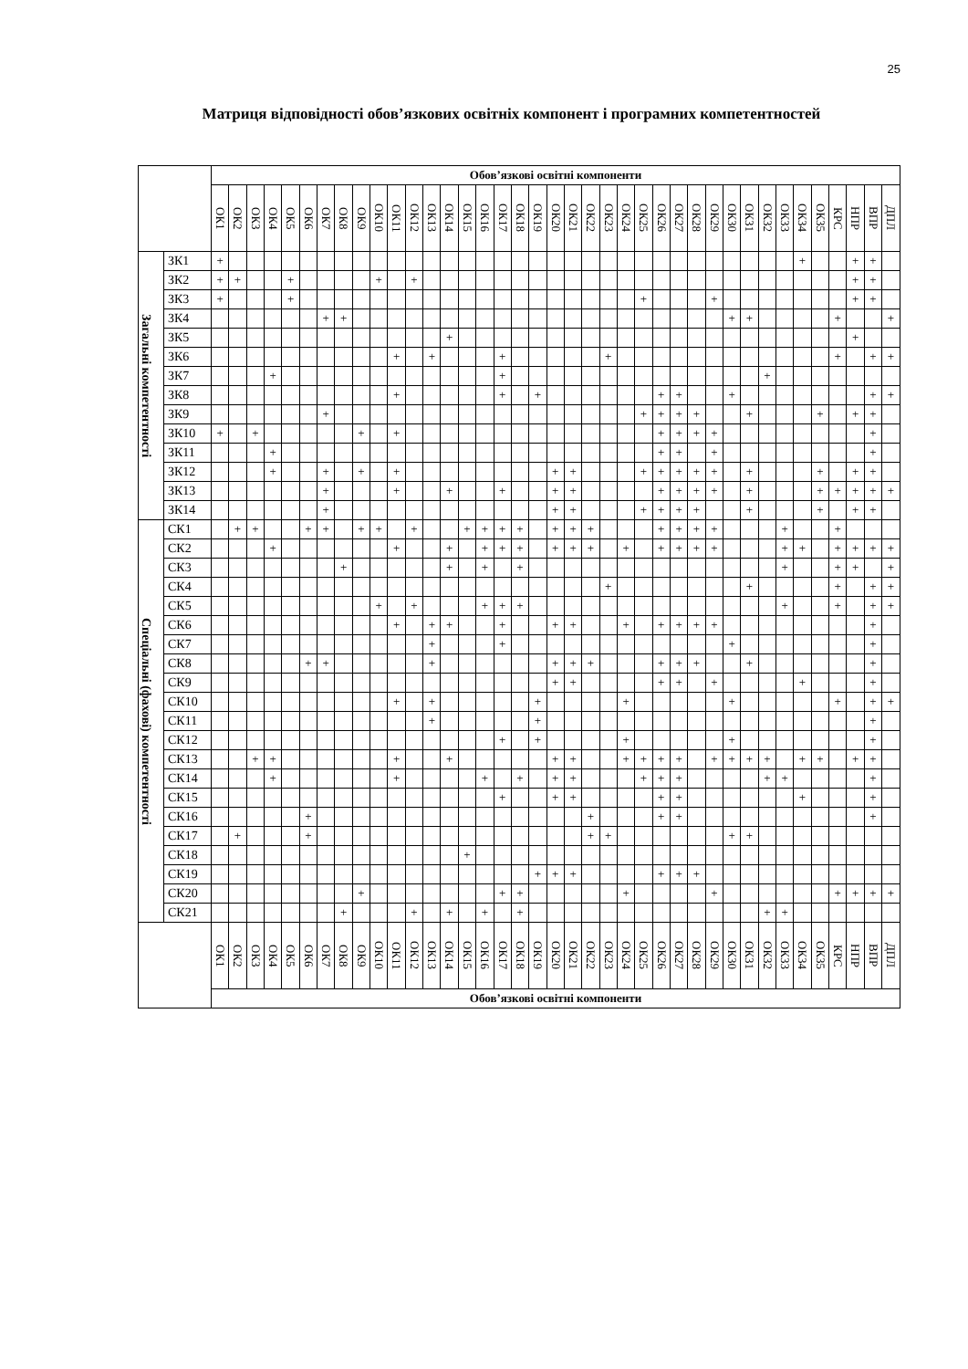25
Матриця відповідності обов’язкових освітніх компонент і програмних компетентностей
| | | Обов’язкові освітні компоненти | | | | | | | | | | | | | | | | | | | | | | | | | | | | | | | | | | | | | | |
| --- | --- | --- | --- | --- | --- | --- | --- | --- | --- | --- | --- | --- | --- | --- | --- | --- | --- | --- | --- | --- | --- | --- | --- | --- | --- | --- | --- | --- | --- | --- | --- | --- | --- | --- | --- | --- | --- | --- | --- | --- |
| | | ОК1 | ОК2 | ОК3 | ОК4 | ОК5 | ОК6 | ОК7 | ОК8 | ОК9 | ОК10 | ОК11 | ОК12 | ОК13 | ОК14 | ОК15 | ОК16 | ОК17 | ОК18 | ОК19 | ОК20 | ОК21 | ОК22 | ОК23 | ОК24 | ОК25 | ОК26 | ОК27 | ОК28 | ОК29 | ОК30 | ОК31 | ОК32 | ОК33 | ОК34 | ОК35 | КРС | НПР | ВПР | ДПЛ |
| Загальні компетентності | ЗК1 | + | | | | | | | | | | | | | | | | | | | | | | | | | | | | | | | | | + | | | + | + | |
| | ЗК2 | + | + | | | + | | | | | + | | + | | | | | | | | | | | | | | | | | | | | | | | | | + | + | |
| | ЗК3 | + | | | | + | | | | | | | | | | | | | | | | | | | | + | | | | + | | | | | | | | + | + | |
| | ЗК4 | | | | | | | + | + | | | | | | | | | | | | | | | | | | | | | | + | + | | | | | + | | | + |
| | ЗК5 | | | | | | | | | | | | | | + | | | | | | | | | | | | | | | | | | | | | | | + | | |
| | ЗК6 | | | | | | | | | | | + | | + | | | | + | | | | | | + | | | | | | | | | | | | | + | | + | + |
| | ЗК7 | | | | + | | | | | | | | | | | | | + | | | | | | | | | | | | | | | + | | | | | | | |
| | ЗК8 | | | | | | | | | | | + | | | | | | + | | + | | | | | | | + | + | | | + | | | | | | | | + | + |
| | ЗК9 | | | | | | | + | | | | | | | | | | | | | | | | | | + | + | + | + | | | + | | | | + | | + | + | |
| | ЗК10 | + | | + | | | | | | + | | + | | | | | | | | | | | | | | | + | + | + | + | | | | | | | | | + | |
| | ЗК11 | | | | + | | | | | | | | | | | | | | | | | | | | | | + | + | | + | | | | | | | | | + | |
| | ЗК12 | | | | + | | | + | | + | | + | | | | | | | | | + | + | | | | + | + | + | + | + | | + | | | | + | | + | + | |
| | ЗК13 | | | | | | | + | | | | + | | | + | | | + | | | + | + | | | | | + | + | + | + | | + | | | | + | + | + | + | + |
| | ЗК14 | | | | | | | + | | | | | | | | | | | | | + | + | | | | + | + | + | + | | | + | | | | + | | + | + | |
| Спеціальні (фахові) компетентності | СК1 | | + | + | | | + | + | | + | + | | + | | | + | + | + | + | | + | + | + | | | | + | + | + | + | | | | + | | | + | | | |
| | СК2 | | | | + | | | | | | | + | | | + | | + | + | + | | + | + | + | | + | | + | + | + | + | | | | + | + | | + | + | + | + |
| | СК3 | | | | | | | | + | | | | | | + | | + | | + | | | | | | | | | | | | | | | + | | | + | + | | + |
| | СК4 | | | | | | | | | | | | | | | | | | | | | | | + | | | | | | | | + | | | | | + | | + | + |
| | СК5 | | | | | | | | | | + | | + | | | | + | + | + | | | | | | | | | | | | | | | + | | | + | | + | + |
| | СК6 | | | | | | | | | | | + | | + | + | | | + | | | + | + | | | + | | + | + | + | + | | | | | | | | | + | |
| | СК7 | | | | | | | | | | | | | + | | | | + | | | | | | | | | | | | | + | | | | | | | | + | |
| | СК8 | | | | | | + | + | | | | | | + | | | | | | | + | + | + | | | | + | + | + | | | + | | | | | | | + | |
| | СК9 | | | | | | | | | | | | | | | | | | | | + | + | | | | | + | + | | + | | | | | + | | | | + | |
| | СК10 | | | | | | | | | | | + | | + | | | | | | + | | | | | + | | | | | | + | | | | | | + | | + | + |
| | СК11 | | | | | | | | | | | | | + | | | | | | + | | | | | | | | | | | | | | | | | | | + | |
| | СК12 | | | | | | | | | | | | | | | | | + | | + | | | | | + | | | | | | + | | | | | | | | + | |
| | СК13 | | | + | + | | | | | | | + | | | + | | | | | | + | + | | | + | + | + | + | | + | + | + | + | | + | + | | + | + | |
| | СК14 | | | | + | | | | | | | + | | | | | + | | + | | + | + | | | | + | + | + | | | | | + | + | | | | | + | |
| | СК15 | | | | | | | | | | | | | | | | | + | | | + | + | | | | | + | + | | | | | | | + | | | | + | |
| | СК16 | | | | | | + | | | | | | | | | | | | | | | | + | | | | + | + | | | | | | | | | | | + | |
| | СК17 | | + | | | | + | | | | | | | | | | | | | | | | + | + | | | | | | | + | + | | | | | | | | |
| | СК18 | | | | | | | | | | | | | | | + | | | | | | | | | | | | | | | | | | | | | | | | |
| | СК19 | | | | | | | | | | | | | | | | | | | + | + | + | | | | | + | + | + | | | | | | | | | | | |
| | СК20 | | | | | | | | | + | | | | | | | | + | + | | | | | | + | | | | | + | | | | | | | + | + | + | + |
| | СК21 | | | | | | | | + | | | | + | | + | | + | | + | | | | | | | | | | | | | | + | + | | | | | | |
| | | ОК1 | ОК2 | ОК3 | ОК4 | ОК5 | ОК6 | ОК7 | ОК8 | ОК9 | ОК10 | ОК11 | ОК12 | ОК13 | ОК14 | ОК15 | ОК16 | ОК17 | ОК18 | ОК19 | ОК20 | ОК21 | ОК22 | ОК23 | ОК24 | ОК25 | ОК26 | ОК27 | ОК28 | ОК29 | ОК30 | ОК31 | ОК32 | ОК33 | ОК34 | ОК35 | КРС | НПР | ВПР | ДПЛ |
| | | Обов’язкові освітні компоненти | | | | | | | | | | | | | | | | | | | | | | | | | | | | | | | | | | | | | | |